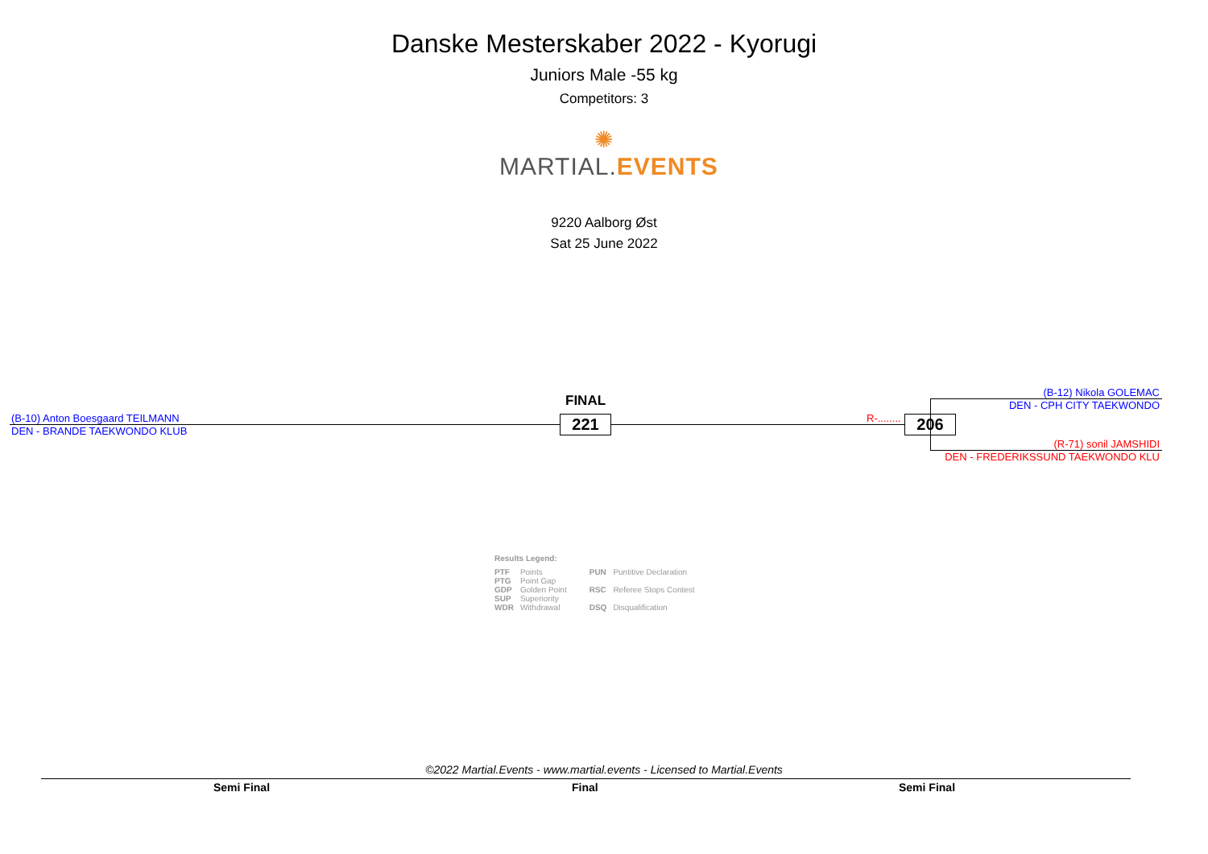Danske Mesterskaber 2022 - Kyorugi
Juniors Male -55 kg
Competitors: 3
✺
MARTIAL.EVENTS
9220 Aalborg Øst
Sat 25 June 2022
(B-10) Anton Boesgaard TEILMANN
DEN - BRANDE TAEKWONDO KLUB
FINAL
221 R-........ 206
(B-12) Nikola GOLEMAC
DEN - CPH CITY TAEKWONDO
(R-71) sonil JAMSHIDI
DEN - FREDERIKSSUND TAEKWONDO KLU
Results Legend:
| PTF | Points | PUN | Puntitive Declaration |
| PTG | Point Gap | | |
| GDP | Golden Point | RSC | Referee Stops Contest |
| SUP | Superiority | | |
| WDR | Withdrawal | DSQ | Disqualification |
©2022 Martial.Events - www.martial.events - Licensed to Martial.Events
Semi Final Final Semi Final